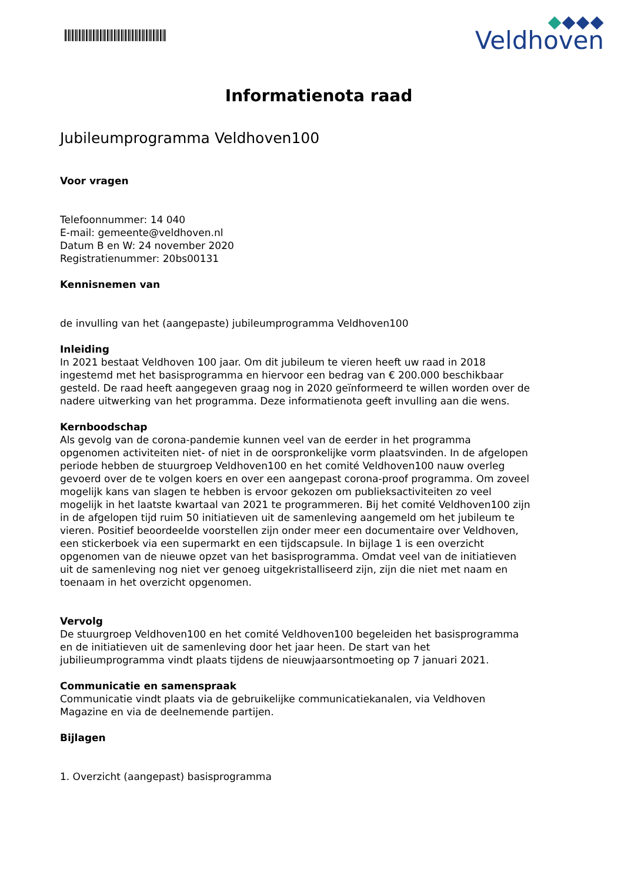Veldhoven
Informatienota raad
Jubileumprogramma Veldhoven100
Voor vragen
Telefoonnummer: 14 040
E-mail: gemeente@veldhoven.nl
Datum B en W: 24 november 2020
Registratienummer: 20bs00131
Kennisnemen van
de invulling van het (aangepaste) jubileumprogramma Veldhoven100
Inleiding
In 2021 bestaat Veldhoven 100 jaar. Om dit jubileum te vieren heeft uw raad in 2018 ingestemd met het basisprogramma en hiervoor een bedrag van € 200.000 beschikbaar gesteld. De raad heeft aangegeven graag nog in 2020 geïnformeerd te willen worden over de nadere uitwerking van het programma. Deze informatienota geeft invulling aan die wens.
Kernboodschap
Als gevolg van de corona-pandemie kunnen veel van de eerder in het programma opgenomen activiteiten niet- of niet in de oorspronkelijke vorm plaatsvinden. In de afgelopen periode hebben de stuurgroep Veldhoven100 en het comité Veldhoven100 nauw overleg gevoerd over de te volgen koers en over een aangepast corona-proof programma. Om zoveel mogelijk kans van slagen te hebben is ervoor gekozen om publieksactiviteiten zo veel mogelijk in het laatste kwartaal van 2021 te programmeren. Bij het comité Veldhoven100 zijn in de afgelopen tijd ruim 50 initiatieven uit de samenleving aangemeld om het jubileum te vieren. Positief beoordeelde voorstellen zijn onder meer een documentaire over Veldhoven, een stickerboek via een supermarkt en een tijdscapsule. In bijlage 1 is een overzicht opgenomen van de nieuwe opzet van het basisprogramma. Omdat veel van de initiatieven uit de samenleving nog niet ver genoeg uitgekristalliseerd zijn, zijn die niet met naam en toenaam in het overzicht opgenomen.
Vervolg
De stuurgroep Veldhoven100 en het comité Veldhoven100 begeleiden het basisprogramma en de initiatieven uit de samenleving door het jaar heen. De start van het jubilieumprogramma vindt plaats tijdens de nieuwjaarsontmoeting op 7 januari 2021.
Communicatie en samenspraak
Communicatie vindt plaats via de gebruikelijke communicatiekanalen, via Veldhoven Magazine en via de deelnemende partijen.
Bijlagen
1. Overzicht (aangepast) basisprogramma